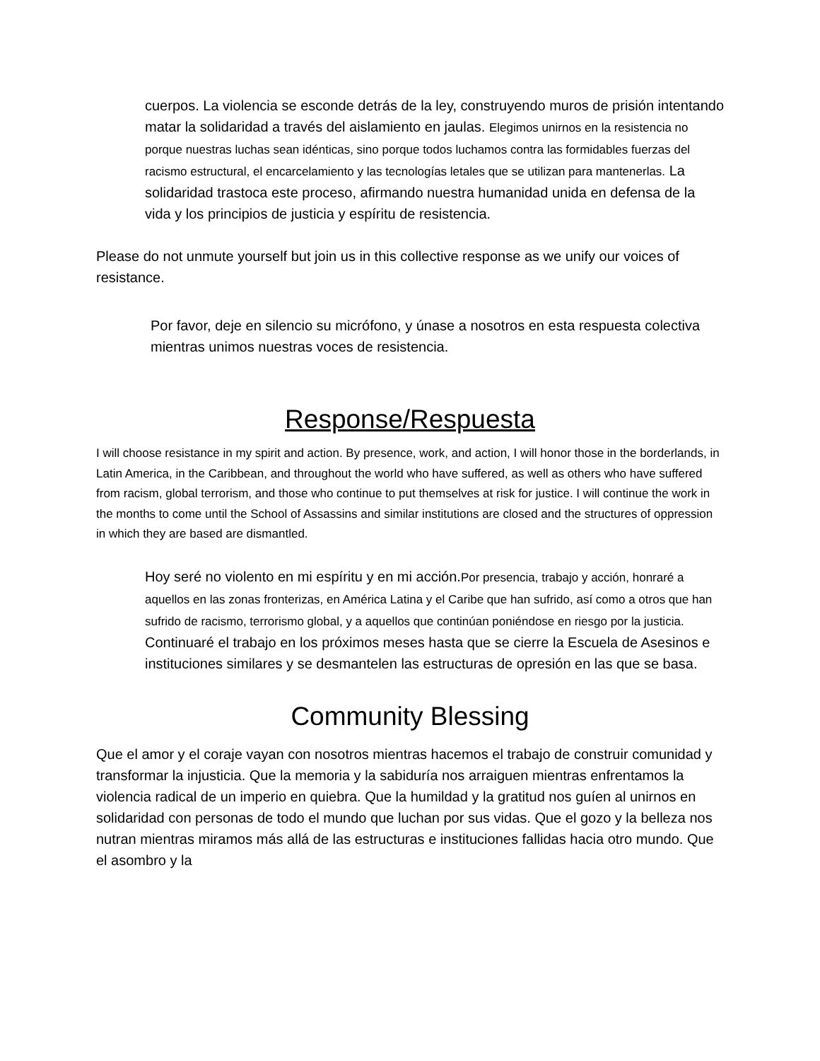cuerpos. La violencia se esconde detrás de la ley, construyendo muros de prisión intentando matar la solidaridad a través del aislamiento en jaulas. Elegimos unirnos en la resistencia no porque nuestras luchas sean idénticas, sino porque todos luchamos contra las formidables fuerzas del racismo estructural, el encarcelamiento y las tecnologías letales que se utilizan para mantenerlas. La solidaridad trastoca este proceso, afirmando nuestra humanidad unida en defensa de la vida y los principios de justicia y espíritu de resistencia.
Please do not unmute yourself but join us in this collective response as we unify our voices of resistance.
Por favor, deje en silencio su micrófono, y únase a nosotros en esta respuesta colectiva mientras unimos nuestras voces de resistencia.
Response/Respuesta
I will choose resistance in my spirit and action. By presence, work, and action, I will honor those in the borderlands, in Latin America, in the Caribbean, and throughout the world who have suffered, as well as others who have suffered from racism, global terrorism, and those who continue to put themselves at risk for justice. I will continue the work in the months to come until the School of Assassins and similar institutions are closed and the structures of oppression in which they are based are dismantled.
Hoy seré no violento en mi espíritu y en mi acción.Por presencia, trabajo y acción, honraré a aquellos en las zonas fronterizas, en América Latina y el Caribe que han sufrido, así como a otros que han sufrido de racismo, terrorismo global, y a aquellos que continúan poniéndose en riesgo por la justicia. Continuaré el trabajo en los próximos meses hasta que se cierre la Escuela de Asesinos e instituciones similares y se desmantelen las estructuras de opresión en las que se basa.
Community Blessing
Que el amor y el coraje vayan con nosotros mientras hacemos el trabajo de construir comunidad y transformar la injusticia. Que la memoria y la sabiduría nos arraiguen mientras enfrentamos la violencia radical de un imperio en quiebra. Que la humildad y la gratitud nos guíen al unirnos en solidaridad con personas de todo el mundo que luchan por sus vidas. Que el gozo y la belleza nos nutran mientras miramos más allá de las estructuras e instituciones fallidas hacia otro mundo. Que el asombro y la